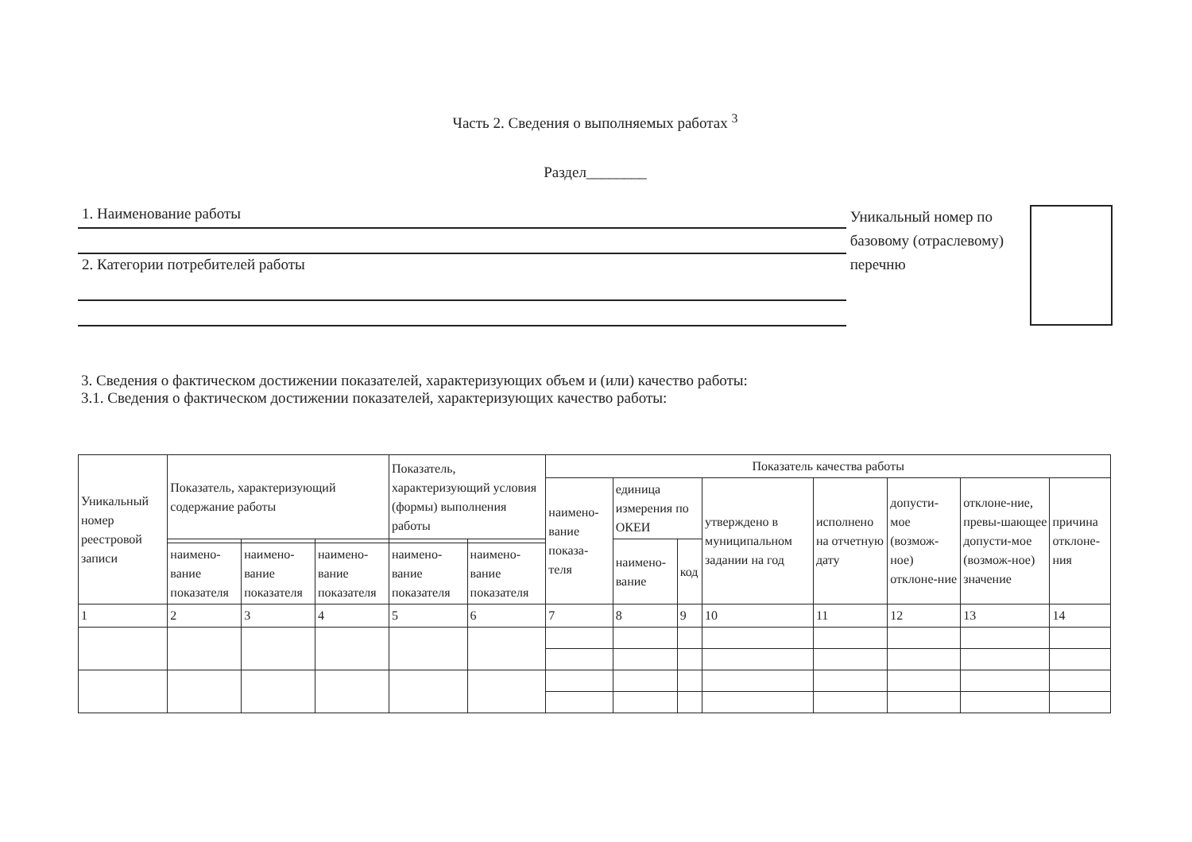Часть 2. Сведения о выполняемых работах <sup>3</sup>
Раздел________
1. Наименование работы
2. Категории потребителей работы
Уникальный номер по базовому (отраслевому) перечню
3. Сведения о фактическом достижении показателей, характеризующих объем и (или) качество работы:
3.1. Сведения о фактическом достижении показателей, характеризующих качество работы:
| Уникальный номер реестровой записи | Показатель, характеризующий содержание работы | | | Показатель, характеризующий условия (формы) выполнения работы | | Показатель качества работы | | | | | | | |
| --- | --- | --- | --- | --- | --- | --- | --- | --- | --- | --- | --- | --- | --- |
| | | | | | | наимено-вание показа-теля | единица измерения по ОКЕИ | | утверждено в муниципальном задании на год | исполнено на отчетную дату | допусти-мое (возмож-ное) отклоне-ние | отклоне-ние, превы-шающее допусти-мое (возмож-ное) значение | причина отклоне-ния |
| | | | | | | | наимено-вание | код | | | | | |
| | наимено-вание показателя | наимено-вание показателя | наимено-вание показателя | наимено-вание показателя | наимено-вание показателя | | | | | | | | |
| 1 | 2 | 3 | 4 | 5 | 6 | 7 | 8 | 9 | 10 | 11 | 12 | 13 | 14 |